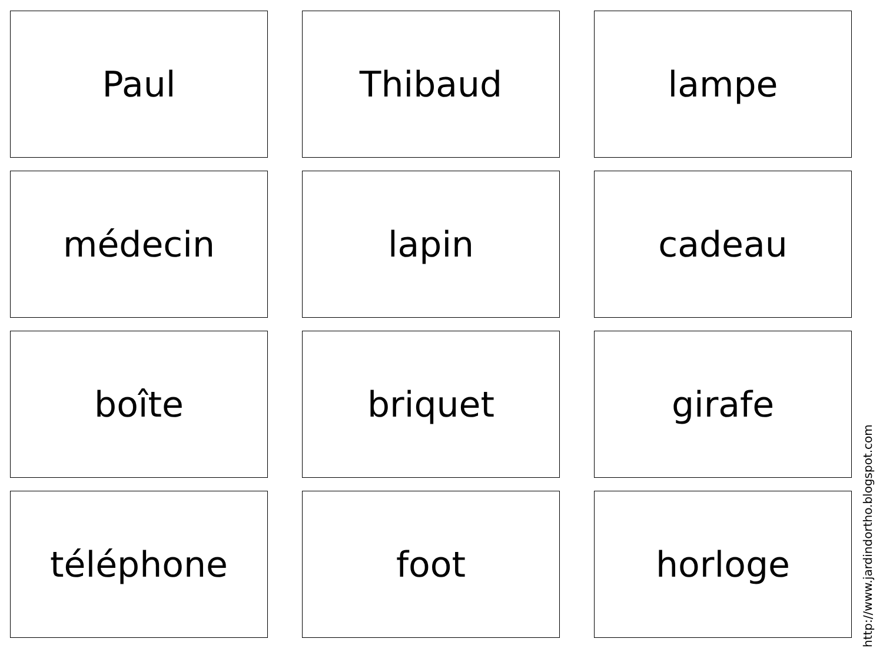Paul
Thibaud
lampe
médecin
lapin
cadeau
boîte
briquet
girafe
téléphone
foot
horloge
http://www.jardindortho.blogspot.com